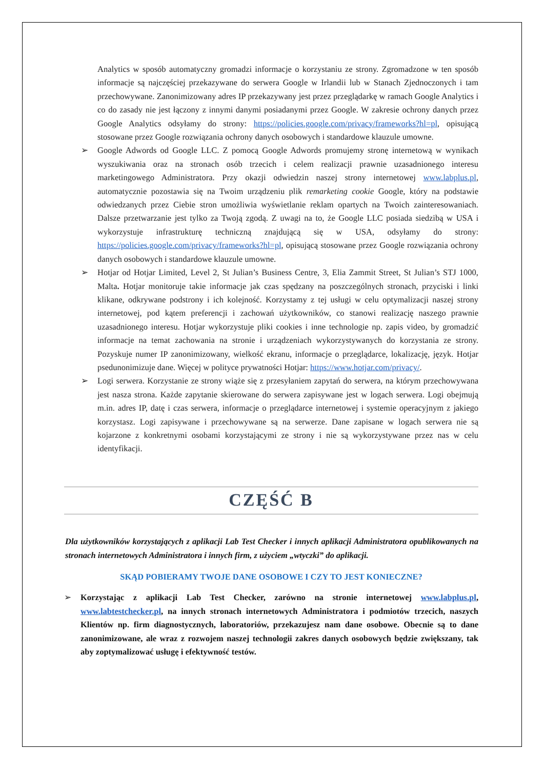Analytics w sposób automatyczny gromadzi informacje o korzystaniu ze strony. Zgromadzone w ten sposób informacje są najczęściej przekazywane do serwera Google w Irlandii lub w Stanach Zjednoczonych i tam przechowywane. Zanonimizowany adres IP przekazywany jest przez przeglądarkę w ramach Google Analytics i co do zasady nie jest łączony z innymi danymi posiadanymi przez Google. W zakresie ochrony danych przez Google Analytics odsyłamy do strony: https://policies.google.com/privacy/frameworks?hl=pl, opisującą stosowane przez Google rozwiązania ochrony danych osobowych i standardowe klauzule umowne.
➢ Google Adwords od Google LLC. Z pomocą Google Adwords promujemy stronę internetową w wynikach wyszukiwania oraz na stronach osób trzecich i celem realizacji prawnie uzasadnionego interesu marketingowego Administratora. Przy okazji odwiedzin naszej strony internetowej www.labplus.pl, automatycznie pozostawia się na Twoim urządzeniu plik remarketing cookie Google, który na podstawie odwiedzanych przez Ciebie stron umożliwia wyświetlanie reklam opartych na Twoich zainteresowaniach. Dalsze przetwarzanie jest tylko za Twoją zgodą. Z uwagi na to, że Google LLC posiada siedzibą w USA i wykorzystuje infrastrukturę techniczną znajdującą się w USA, odsyłamy do strony: https://policies.google.com/privacy/frameworks?hl=pl, opisującą stosowane przez Google rozwiązania ochrony danych osobowych i standardowe klauzule umowne.
➢ Hotjar od Hotjar Limited, Level 2, St Julian’s Business Centre, 3, Elia Zammit Street, St Julian’s STJ 1000, Malta. Hotjar monitoruje takie informacje jak czas spędzany na poszczególnych stronach, przyciski i linki klikane, odkrywane podstrony i ich kolejność. Korzystamy z tej usługi w celu optymalizacji naszej strony internetowej, pod kątem preferencji i zachowań użytkowników, co stanowi realizację naszego prawnie uzasadnionego interesu. Hotjar wykorzystuje pliki cookies i inne technologie np. zapis video, by gromadzić informacje na temat zachowania na stronie i urządzeniach wykorzystywanych do korzystania ze strony. Pozyskuje numer IP zanonimizowany, wielkość ekranu, informacje o przeglądarce, lokalizację, język. Hotjar psedunonimizuje dane. Więcej w polityce prywatności Hotjar: https://www.hotjar.com/privacy/.
➢ Logi serwera. Korzystanie ze strony wiąże się z przesyłaniem zapytań do serwera, na którym przechowywana jest nasza strona. Każde zapytanie skierowane do serwera zapisywane jest w logach serwera. Logi obejmują m.in. adres IP, datę i czas serwera, informacje o przeglądarce internetowej i systemie operacyjnym z jakiego korzystasz. Logi zapisywane i przechowywane są na serwerze. Dane zapisane w logach serwera nie są kojarzone z konkretnymi osobami korzystającymi ze strony i nie są wykorzystywane przez nas w celu identyfikacji.
CZĘŚĆ B
Dla użytkowników korzystających z aplikacji Lab Test Checker i innych aplikacji Administratora opublikowanych na stronach internetowych Administratora i innych firm, z użyciem „wtyczki” do aplikacji.
SKĄD POBIERAMY TWOJE DANE OSOBOWE I CZY TO JEST KONIECZNE?
➢ Korzystając z aplikacji Lab Test Checker, zarówno na stronie internetowej www.labplus.pl, www.labtestchecker.pl, na innych stronach internetowych Administratora i podmiotów trzecich, naszych Klientów np. firm diagnostycznych, laboratoriów, przekazujesz nam dane osobowe. Obecnie są to dane zanonimizowane, ale wraz z rozwojem naszej technologii zakres danych osobowych będzie zwiększany, tak aby zoptymalizować usługę i efektywność testów.